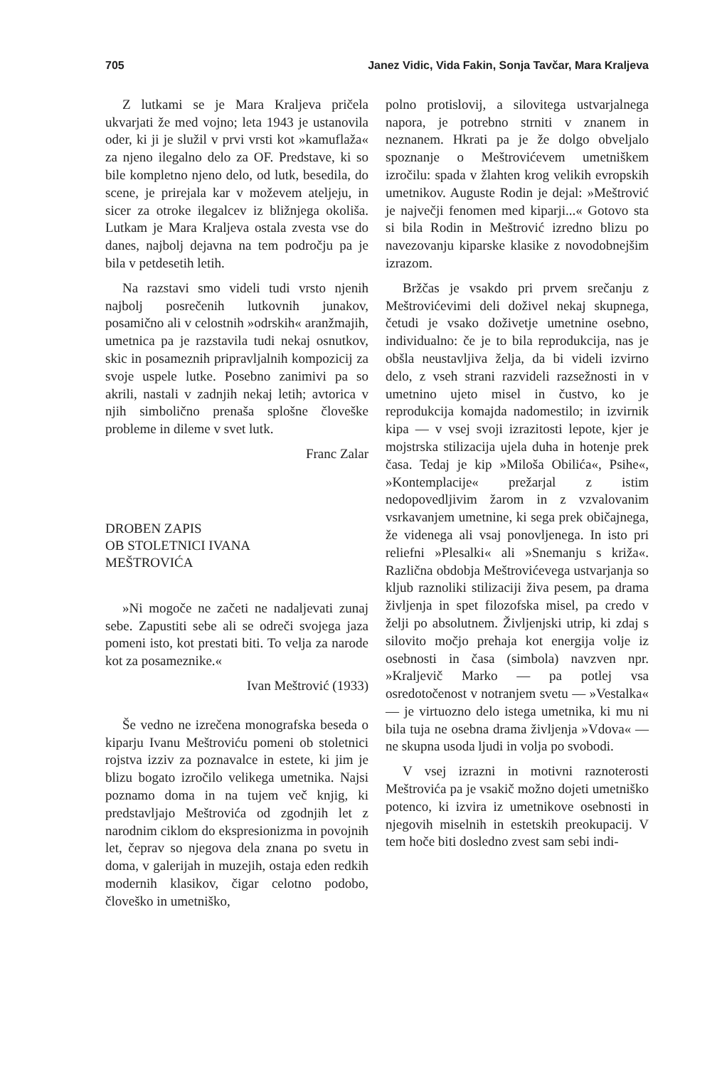705 Janez Vidic, Vida Fakin, Sonja Tavčar, Mara Kraljeva
Z lutkami se je Mara Kraljeva pričela ukvarjati že med vojno; leta 1943 je ustanovila oder, ki ji je služil v prvi vrsti kot »kamuflaža« za njeno ilegalno delo za OF. Predstave, ki so bile kompletno njeno delo, od lutk, besedila, do scene, je prirejala kar v moževem ateljeju, in sicer za otroke ilegalcev iz bližnjega okoliša. Lutkam je Mara Kraljeva ostala zvesta vse do danes, najbolj dejavna na tem področju pa je bila v petdesetih letih.
Na razstavi smo videli tudi vrsto njenih najbolj posrečenih lutkovnih junakov, posamično ali v celostnih »odrskih« aranžmajih, umetnica pa je razstavila tudi nekaj osnutkov, skic in posameznih pripravljalnih kompozicij za svoje uspele lutke. Posebno zanimivi pa so akrili, nastali v zadnjih nekaj letih; avtorica v njih simbolično prenaša splošne človeške probleme in dileme v svet lutk.
Franc Zalar
DROBEN ZAPIS
OB STOLETNICI IVANA
MEŠTROVIĆA
»Ni mogoče ne začeti ne nadaljevati zunaj sebe. Zapustiti sebe ali se odreči svojega jaza pomeni isto, kot prestati biti. To velja za narode kot za posameznike.«
Ivan Meštrović (1933)
Še vedno ne izrečena monografska beseda o kiparju Ivanu Meštroviću pomeni ob stoletnici rojstva izziv za poznavalce in estete, ki jim je blizu bogato izročilo velikega umetnika. Najsi poznamo doma in na tujem več knjig, ki predstavljajo Meštrovića od zgodnjih let z narodnim ciklom do ekspresionizma in povojnih let, čeprav so njegova dela znana po svetu in doma, v galerijah in muzejih, ostaja eden redkih modernih klasikov, čigar celotno podobo, človeško in umetniško,
polno protislovij, a silovitega ustvarjalnega napora, je potrebno strniti v znanem in neznanem. Hkrati pa je že dolgo obveljalo spoznanje o Meštrovićevem umetniškem izročilu: spada v žlahten krog velikih evropskih umetnikov. Auguste Rodin je dejal: »Meštrović je največji fenomen med kiparji...« Gotovo sta si bila Rodin in Meštrović izredno blizu po navezovanju kiparske klasike z novodobnejšim izrazom.
Bržčas je vsakdo pri prvem srečanju z Meštrovićevimi deli doživel nekaj skupnega, četudi je vsako doživetje umetnine osebno, individualno: če je to bila reprodukcija, nas je obšla neustavljiva želja, da bi videli izvirno delo, z vseh strani razvideli razsežnosti in v umetnino ujeto misel in čustvo, ko je reprodukcija komajda nadomestilo; in izvirnik kipa — v vsej svoji izrazitosti lepote, kjer je mojstrska stilizacija ujela duha in hotenje prek časa. Tedaj je kip »Miloša Obilića«, Psihe«, »Kontemplacije« prežarjal z istim nedopovedljivim žarom in z vzvalovanim vsrkavanjem umetnine, ki sega prek običajnega, že videnega ali vsaj ponovljenega. In isto pri reliefni »Plesalki« ali »Snemanju s križa«. Različna obdobja Meštrovićevega ustvarjanja so kljub raznoliki stilizaciji živa pesem, pa drama življenja in spet filozofska misel, pa credo v želji po absolutnem. Življenjski utrip, ki zdaj s silovito močjo prehaja kot energija volje iz osebnosti in časa (simbola) navzven npr. »Kraljevič Marko — pa potlej vsa osredotočenost v notranjem svetu — »Vestalka« — je virtuozno delo istega umetnika, ki mu ni bila tuja ne osebna drama življenja »Vdova« — ne skupna usoda ljudi in volja po svobodi.
V vsej izrazni in motivni raznoterosti Meštrovića pa je vsakič možno dojeti umetniško potenco, ki izvira iz umetnikove osebnosti in njegovih miselnih in estetskih preokupacij. V tem hoče biti dosledno zvest sam sebi indi-